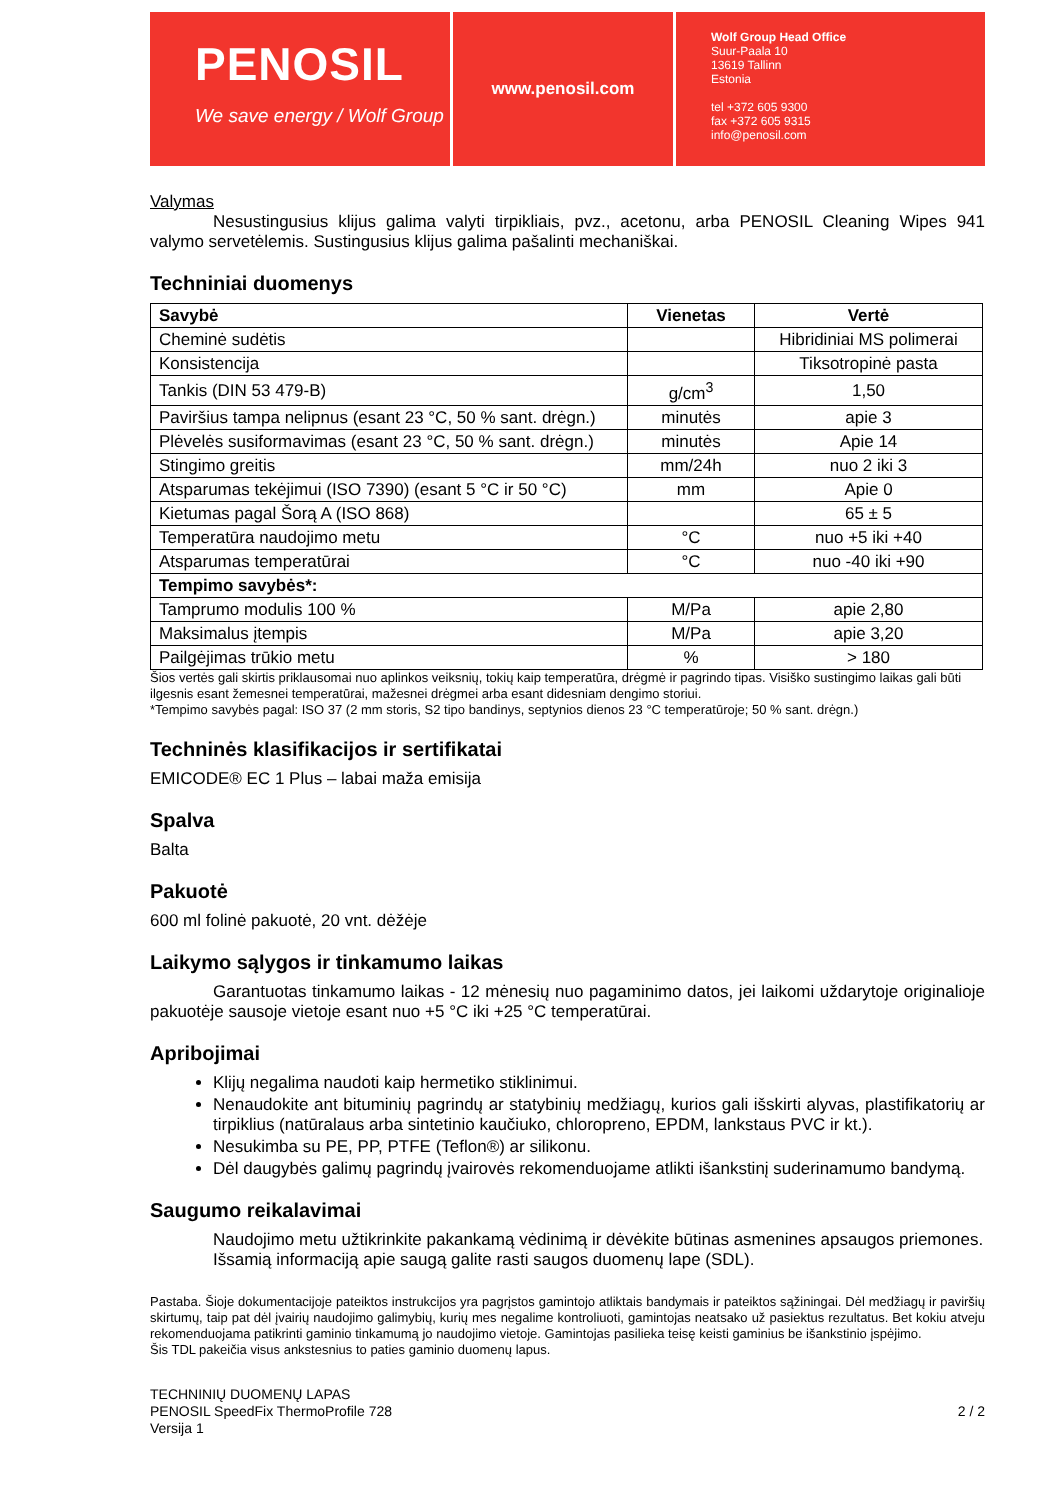PENOSIL
We save energy / Wolf Group
www.penosil.com
Wolf Group Head Office
Suur-Paala 10
13619 Tallinn
Estonia
tel +372 605 9300
fax +372 605 9315
info@penosil.com
Valymas
Nesustingusius klijus galima valyti tirpikliais, pvz., acetonu, arba PENOSIL Cleaning Wipes 941 valymo servetėlemis. Sustingusius klijus galima pašalinti mechaniškai.
Techniniai duomenys
| Savybė | Vienetas | Vertė |
| --- | --- | --- |
| Cheminė sudėtis | | Hibridiniai MS polimerai |
| Konsistencija | | Tiksotropinė pasta |
| Tankis (DIN 53 479-B) | g/cm<sup>3</sup> | 1,50 |
| Paviršius tampa nelipnus (esant 23 °C, 50 % sant. drėgn.) | minutės | apie 3 |
| Plėvelės susiformavimas (esant 23 °C, 50 % sant. drėgn.) | minutės | Apie 14 |
| Stingimo greitis | mm/24h | nuo 2 iki 3 |
| Atsparumas tekėjimui (ISO 7390) (esant 5 °C ir 50 °C) | mm | Apie 0 |
| Kietumas pagal Šorą A (ISO 868) | | 65 ± 5 |
| Temperatūra naudojimo metu | °C | nuo +5 iki +40 |
| Atsparumas temperatūrai | °C | nuo -40 iki +90 |
| Tempimo savybės*: | | |
| Tamprumo modulis 100 % | M/Pa | apie 2,80 |
| Maksimalus įtempis | M/Pa | apie 3,20 |
| Pailgėjimas trūkio metu | % | > 180 |
Šios vertės gali skirtis priklausomai nuo aplinkos veiksnių, tokių kaip temperatūra, drėgmė ir pagrindo tipas. Visiško sustingimo laikas gali būti ilgesnis esant žemesnei temperatūrai, mažesnei drėgmei arba esant didesniam dengimo storiui.
*Tempimo savybės pagal: ISO 37 (2 mm storis, S2 tipo bandinys, septynios dienos 23 °C temperatūroje; 50 % sant. drėgn.)
Techninės klasifikacijos ir sertifikatai
EMICODE® EC 1 Plus – labai maža emisija
Spalva
Balta
Pakuotė
600 ml folinė pakuotė, 20 vnt. dėžėje
Laikymo sąlygos ir tinkamumo laikas
Garantuotas tinkamumo laikas - 12 mėnesių nuo pagaminimo datos, jei laikomi uždarytoje originalioje pakuotėje sausoje vietoje esant nuo +5 °C iki +25 °C temperatūrai.
Apribojimai
Klijų negalima naudoti kaip hermetiko stiklinimui.
Nenaudokite ant bituminių pagrindų ar statybinių medžiagų, kurios gali išskirti alyvas, plastifikatorių ar tirpiklius (natūralaus arba sintetinio kaučiuko, chloropreno, EPDM, lankstaus PVC ir kt.).
Nesukimba su PE, PP, PTFE (Teflon®) ar silikonu.
Dėl daugybės galimų pagrindų įvairovės rekomenduojame atlikti išankstinį suderinamumo bandymą.
Saugumo reikalavimai
Naudojimo metu užtikrinkite pakankamą vėdinimą ir dėvėkite būtinas asmenines apsaugos priemones.
Išsamią informaciją apie saugą galite rasti saugos duomenų lape (SDL).
Pastaba. Šioje dokumentacijoje pateiktos instrukcijos yra pagrįstos gamintojo atliktais bandymais ir pateiktos sąžiningai. Dėl medžiagų ir paviršių skirtumų, taip pat dėl įvairių naudojimo galimybių, kurių mes negalime kontroliuoti, gamintojas neatsako už pasiektus rezultatus. Bet kokiu atveju rekomenduojama patikrinti gaminio tinkamumą jo naudojimo vietoje. Gamintojas pasilieka teisę keisti gaminius be išankstinio įspėjimo.
Šis TDL pakeičia visus ankstesnius to paties gaminio duomenų lapus.
TECHNINIŲ DUOMENŲ LAPAS
PENOSIL SpeedFix ThermoProfile 728
Versija 1
2 / 2